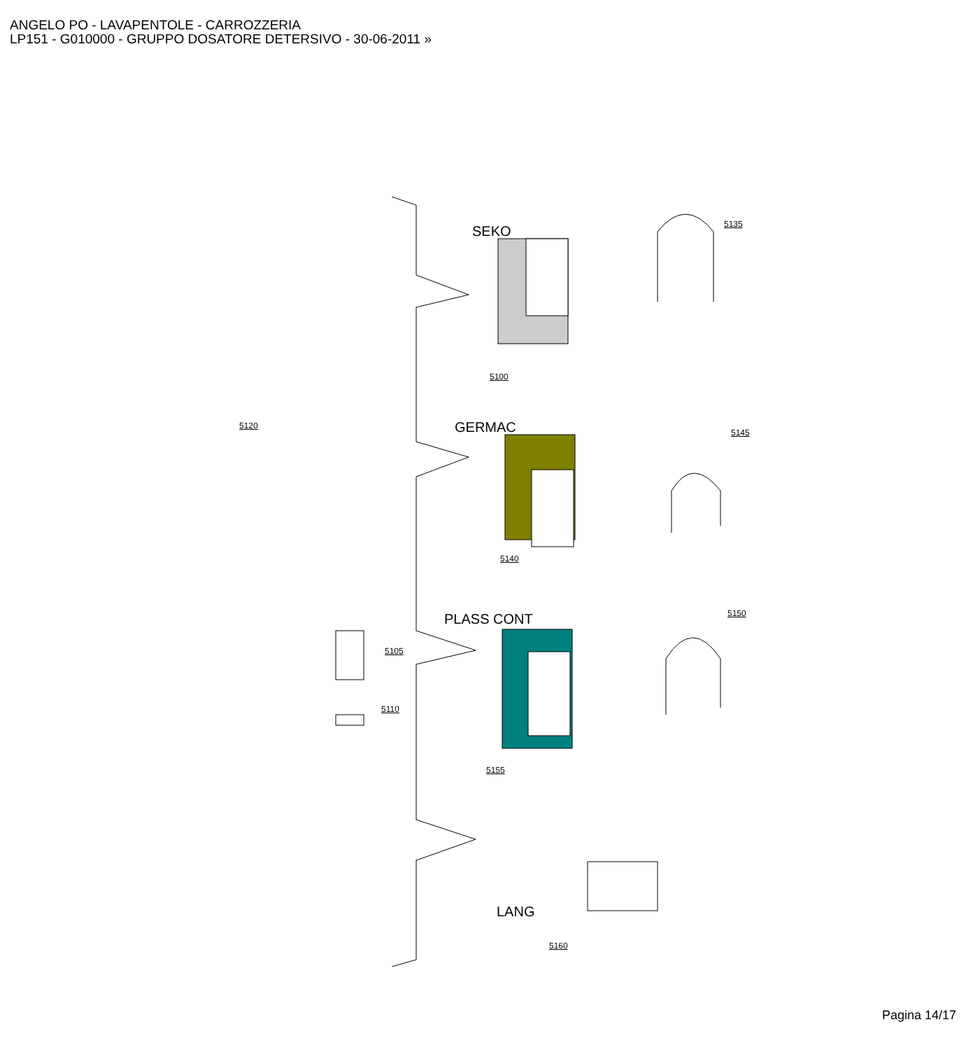ANGELO PO - LAVAPENTOLE - CARROZZERIA
LP151 - G010000 - GRUPPO DOSATORE DETERSIVO - 30-06-2011 »
SEKO 5135
5100
5120 GERMAC 5145
5140
PLASS CONT 5150
5105
5110
5155
LANG
5160
Pagina 14/17